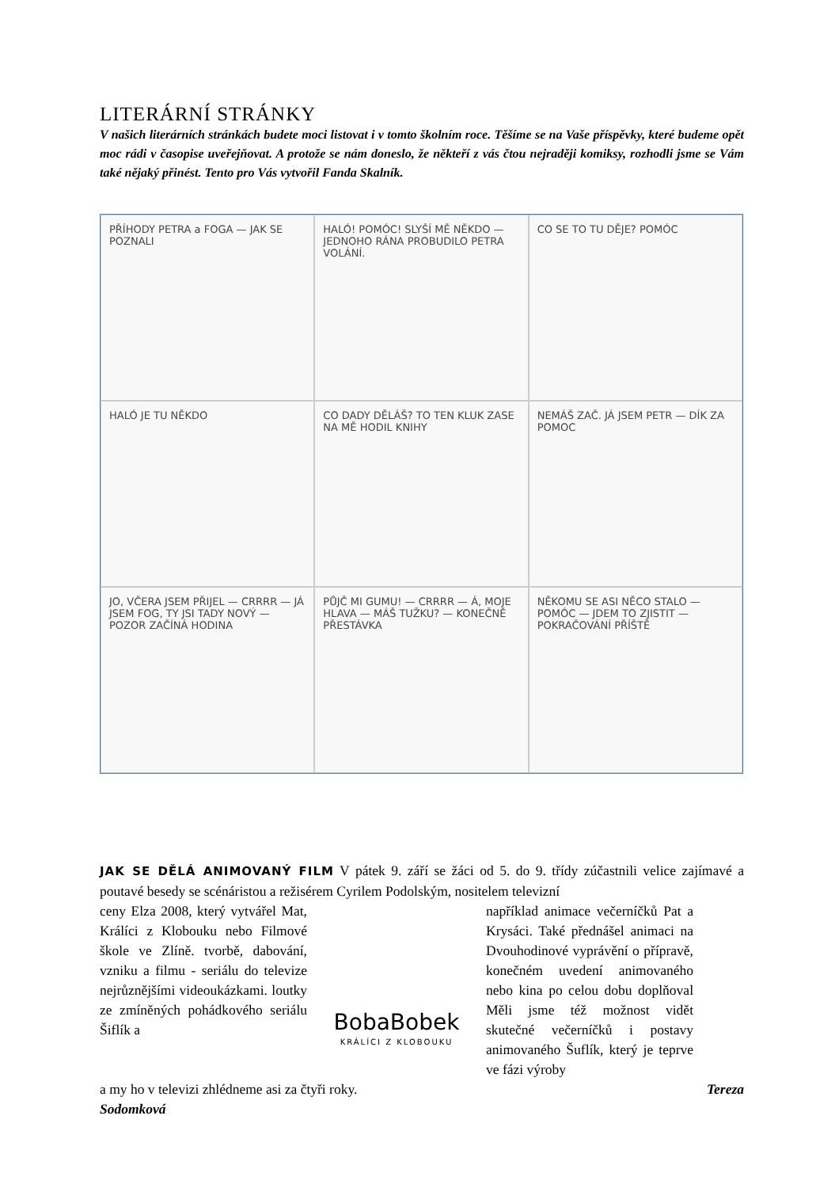LITERÁRNÍ STRÁNKY
V našich literárních stránkách budete moci listovat i v tomto školním roce. Těšíme se na Vaše příspěvky, které budeme opět moc rádi v časopise uveřejňovat. A protože se nám doneslo, že někteří z vás čtou nejraději komiksy, rozhodli jsme se Vám také nějaký přinést. Tento pro Vás vytvořil Fanda Skalník.
PŘÍHODY PETRA a FOGA — JAK SE POZNALI
HALÓ! POMÓC! SLYŠÍ MĚ NĚKDO — JEDNOHO RÁNA PROBUDILO PETRA VOLÁNÍ.
CO SE TO TU DĚJE? POMÓC
HALÓ JE TU NĚKDO
CO DADY DĚLÁŠ? TO TEN KLUK ZASE NA MĚ HODIL KNIHY
NEMÁŠ ZAČ. JÁ JSEM PETR — DÍK ZA POMOC
JO, VČERA JSEM PŘIJEL — CRRRR — JÁ JSEM FOG, TY JSI TADY NOVÝ — POZOR ZAČÍNÁ HODINA
PŮJČ MI GUMU! — CRRRR — Á, MOJE HLAVA — MÁŠ TUŽKU? — KONEČNĚ PŘESTÁVKA
NĚKOMU SE ASI NĚCO STALO — POMÓC — JDEM TO ZJISTIT — POKRAČOVÁNÍ PŘÍŠTĚ
JAK SE DĚLÁ ANIMOVANÝ FILM V pátek 9. září se žáci od 5. do 9. třídy zúčastnili velice zajímavé a poutavé besedy se scénáristou a režisérem Cyrilem Podolským, nositelem televizní
ceny Elza 2008, který vytvářel Mat, Králíci z Klobouku nebo Filmové škole ve Zlíně. tvorbě, dabování, vzniku a filmu - seriálu do televize nejrůznějšími videoukázkami. loutky ze zmíněných pohádkového seriálu Šiflík a
BobaBobek
KRÁLÍCI Z KLOBOUKU
například animace večerníčků Pat a Krysáci. Také přednášel animaci na Dvouhodinové vyprávění o přípravě, konečném uvedení animovaného nebo kina po celou dobu doplňoval Měli jsme též možnost vidět skutečné večerníčků i postavy animovaného Šuflík, který je teprve ve fázi výroby
a my ho v televizi zhlédneme asi za čtyři roky. Tereza
Sodomková